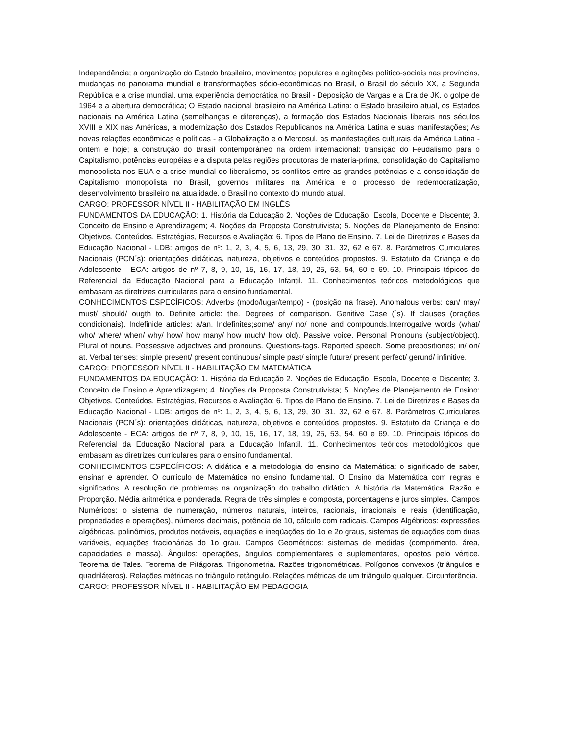Independência; a organização do Estado brasileiro, movimentos populares e agitações político-sociais nas províncias, mudanças no panorama mundial e transformações sócio-econômicas no Brasil, o Brasil do século XX, a Segunda República e a crise mundial, uma experiência democrática no Brasil - Deposição de Vargas e a Era de JK, o golpe de 1964 e a abertura democrática; O Estado nacional brasileiro na América Latina: o Estado brasileiro atual, os Estados nacionais na América Latina (semelhanças e diferenças), a formação dos Estados Nacionais liberais nos séculos XVIII e XIX nas Américas, a modernização dos Estados Republicanos na América Latina e suas manifestações; As novas relações econômicas e políticas - a Globalização e o Mercosul, as manifestações culturais da América Latina - ontem e hoje; a construção do Brasil contemporâneo na ordem internacional: transição do Feudalismo para o Capitalismo, potências européias e a disputa pelas regiões produtoras de matéria-prima, consolidação do Capitalismo monopolista nos EUA e a crise mundial do liberalismo, os conflitos entre as grandes potências e a consolidação do Capitalismo monopolista no Brasil, governos militares na América e o processo de redemocratização, desenvolvimento brasileiro na atualidade, o Brasil no contexto do mundo atual.
CARGO: PROFESSOR NÍVEL II - HABILITAÇÃO EM INGLÊS
FUNDAMENTOS DA EDUCAÇÃO: 1. História da Educação 2. Noções de Educação, Escola, Docente e Discente; 3. Conceito de Ensino e Aprendizagem; 4. Noções da Proposta Construtivista; 5. Noções de Planejamento de Ensino: Objetivos, Conteúdos, Estratégias, Recursos e Avaliação; 6. Tipos de Plano de Ensino. 7. Lei de Diretrizes e Bases da Educação Nacional - LDB: artigos de nº: 1, 2, 3, 4, 5, 6, 13, 29, 30, 31, 32, 62 e 67. 8. Parâmetros Curriculares Nacionais (PCN´s): orientações didáticas, natureza, objetivos e conteúdos propostos. 9. Estatuto da Criança e do Adolescente - ECA: artigos de nº 7, 8, 9, 10, 15, 16, 17, 18, 19, 25, 53, 54, 60 e 69. 10. Principais tópicos do Referencial da Educação Nacional para a Educação Infantil. 11. Conhecimentos teóricos metodológicos que embasam as diretrizes curriculares para o ensino fundamental.
CONHECIMENTOS ESPECÍFICOS: Adverbs (modo/lugar/tempo) - (posição na frase). Anomalous verbs: can/ may/ must/ should/ ougth to. Definite article: the. Degrees of comparison. Genitive Case (´s). If clauses (orações condicionais). Indefinide articles: a/an. Indefinites;some/ any/ no/ none and compounds.Interrogative words (what/ who/ where/ when/ why/ how/ how many/ how much/ how old). Passive voice. Personal Pronouns (subject/object). Plural of nouns. Possessive adjectives and pronouns. Questions-tags. Reported speech. Some prepositiones; in/ on/ at. Verbal tenses: simple present/ present continuous/ simple past/ simple future/ present perfect/ gerund/ infinitive.
CARGO: PROFESSOR NÍVEL II - HABILITAÇÃO EM MATEMÁTICA
FUNDAMENTOS DA EDUCAÇÃO: 1. História da Educação 2. Noções de Educação, Escola, Docente e Discente; 3. Conceito de Ensino e Aprendizagem; 4. Noções da Proposta Construtivista; 5. Noções de Planejamento de Ensino: Objetivos, Conteúdos, Estratégias, Recursos e Avaliação; 6. Tipos de Plano de Ensino. 7. Lei de Diretrizes e Bases da Educação Nacional - LDB: artigos de nº: 1, 2, 3, 4, 5, 6, 13, 29, 30, 31, 32, 62 e 67. 8. Parâmetros Curriculares Nacionais (PCN´s): orientações didáticas, natureza, objetivos e conteúdos propostos. 9. Estatuto da Criança e do Adolescente - ECA: artigos de nº 7, 8, 9, 10, 15, 16, 17, 18, 19, 25, 53, 54, 60 e 69. 10. Principais tópicos do Referencial da Educação Nacional para a Educação Infantil. 11. Conhecimentos teóricos metodológicos que embasam as diretrizes curriculares para o ensino fundamental.
CONHECIMENTOS ESPECÍFICOS: A didática e a metodologia do ensino da Matemática: o significado de saber, ensinar e aprender. O currículo de Matemática no ensino fundamental. O Ensino da Matemática com regras e significados. A resolução de problemas na organização do trabalho didático. A história da Matemática. Razão e Proporção. Média aritmética e ponderada. Regra de três simples e composta, porcentagens e juros simples. Campos Numéricos: o sistema de numeração, números naturais, inteiros, racionais, irracionais e reais (identificação, propriedades e operações), números decimais, potência de 10, cálculo com radicais. Campos Algébricos: expressões algébricas, polinômios, produtos notáveis, equações e ineqüações do 1o e 2o graus, sistemas de equações com duas variáveis, equações fracionárias do 1o grau. Campos Geométricos: sistemas de medidas (comprimento, área, capacidades e massa). Ângulos: operações, ângulos complementares e suplementares, opostos pelo vértice. Teorema de Tales. Teorema de Pitágoras. Trigonometria. Razões trigonométricas. Polígonos convexos (triângulos e quadriláteros). Relações métricas no triângulo retângulo. Relações métricas de um triângulo qualquer. Circunferência.
CARGO: PROFESSOR NÍVEL II - HABILITAÇÃO EM PEDAGOGIA